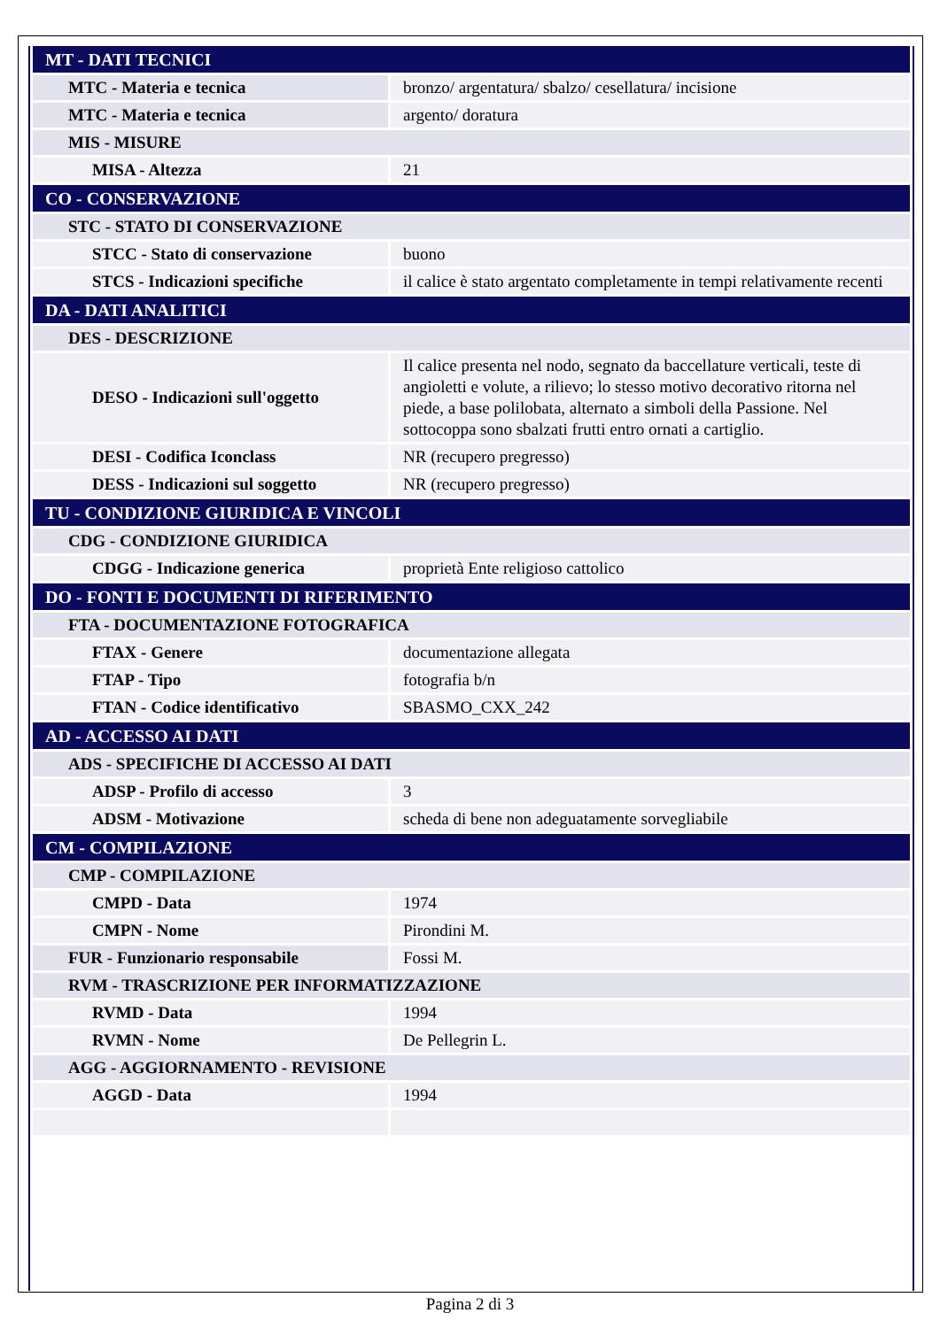| MT - DATI TECNICI | |
| MTC - Materia e tecnica | bronzo/ argentatura/ sbalzo/ cesellatura/ incisione |
| MTC - Materia e tecnica | argento/ doratura |
| MIS - MISURE | |
| MISA - Altezza | 21 |
| CO - CONSERVAZIONE | |
| STC - STATO DI CONSERVAZIONE | |
| STCC - Stato di conservazione | buono |
| STCS - Indicazioni specifiche | il calice è stato argentato completamente in tempi relativamente recenti |
| DA - DATI ANALITICI | |
| DES - DESCRIZIONE | |
| DESO - Indicazioni sull'oggetto | Il calice presenta nel nodo, segnato da baccellature verticali, teste di angioletti e volute, a rilievo; lo stesso motivo decorativo ritorna nel piede, a base polilobata, alternato a simboli della Passione. Nel sottocoppa sono sbalzati frutti entro ornati a cartiglio. |
| DESI - Codifica Iconclass | NR (recupero pregresso) |
| DESS - Indicazioni sul soggetto | NR (recupero pregresso) |
| TU - CONDIZIONE GIURIDICA E VINCOLI | |
| CDG - CONDIZIONE GIURIDICA | |
| CDGG - Indicazione generica | proprietà Ente religioso cattolico |
| DO - FONTI E DOCUMENTI DI RIFERIMENTO | |
| FTA - DOCUMENTAZIONE FOTOGRAFICA | |
| FTAX - Genere | documentazione allegata |
| FTAP - Tipo | fotografia b/n |
| FTAN - Codice identificativo | SBASMO_CXX_242 |
| AD - ACCESSO AI DATI | |
| ADS - SPECIFICHE DI ACCESSO AI DATI | |
| ADSP - Profilo di accesso | 3 |
| ADSM - Motivazione | scheda di bene non adeguatamente sorvegliabile |
| CM - COMPILAZIONE | |
| CMP - COMPILAZIONE | |
| CMPD - Data | 1974 |
| CMPN - Nome | Pirondini M. |
| FUR - Funzionario responsabile | Fossi M. |
| RVM - TRASCRIZIONE PER INFORMATIZZAZIONE | |
| RVMD - Data | 1994 |
| RVMN - Nome | De Pellegrin L. |
| AGG - AGGIORNAMENTO - REVISIONE | |
| AGGD - Data | 1994 |
Pagina 2 di 3